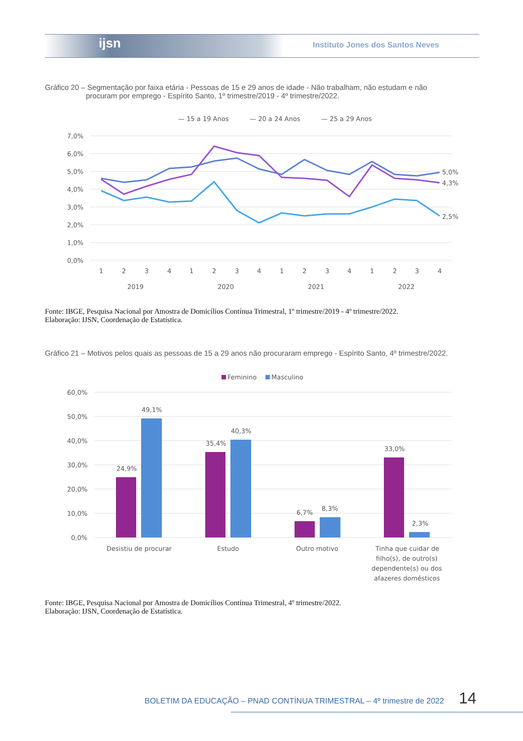ijsn
Instituto Jones dos Santos Neves
Gráfico 20 – Segmentação por faixa etária - Pessoas de 15 e 29 anos de idade - Não trabalham, não estudam e não
procuram por emprego - Espírito Santo, 1º trimestre/2019 - 4º trimestre/2022.
— 15 a 19 Anos
— 20 a 24 Anos
— 25 a 29 Anos
7,0%
6,0%
5,0%
4,0%
3,0%
2,0%
1,0%
0,0%
5,0%
4,3%
2,5%
1
2
3
4
1
2
3
4
1
2
3
4
1
2
3
4
2019
2020
2021
2022
Fonte: IBGE, Pesquisa Nacional por Amostra de Domicílios Contínua Trimestral, 1º trimestre/2019 - 4º trimestre/2022.
Elaboração: IJSN, Coordenação de Estatística.
Gráfico 21 – Motivos pelos quais as pessoas de 15 a 29 anos não procuraram emprego - Espírito Santo, 4º trimestre/2022.
Feminino
Masculino
60,0%
50,0%
40,0%
30,0%
20,0%
10,0%
0,0%
24,9%
49,1%
35,4%
40,3%
6,7%
8,3%
33,0%
2,3%
Desistiu de procurar
Estudo
Outro motivo
Tinha que cuidar de
filho(s), de outro(s)
dependente(s) ou dos
afazeres domésticos
Fonte: IBGE, Pesquisa Nacional por Amostra de Domicílios Contínua Trimestral, 4º trimestre/2022.
Elaboração: IJSN, Coordenação de Estatística.
BOLETIM DA EDUCAÇÃO – PNAD CONTÍNUA TRIMESTRAL – 4º trimestre de 2022
14